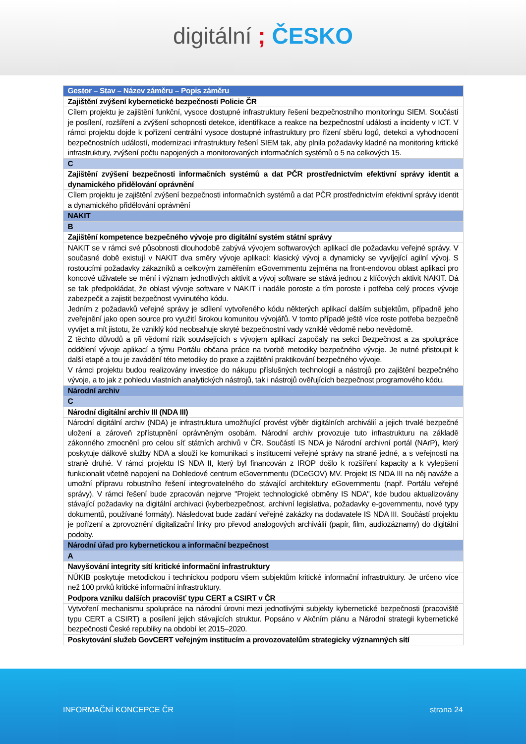digitální ; ČESKO
| Gestor – Stav – Název záměru – Popis záměru |
| --- |
| Zajištění zvýšení kybernetické bezpečnosti Policie ČR |
| Cílem projektu je zajištění funkční, vysoce dostupné infrastruktury řešení bezpečnostního monitoringu SIEM. Součástí je posílení, rozšíření a zvýšení schopnosti detekce, identifikace a reakce na bezpečnostní události a incidenty v ICT. V rámci projektu dojde k pořízení centrální vysoce dostupné infrastruktury pro řízení sběru logů, detekci a vyhodnocení bezpečnostních událostí, modernizaci infrastruktury řešení SIEM tak, aby plnila požadavky kladné na monitoring kritické infrastruktury, zvýšení počtu napojených a monitorovaných informačních systémů o 5 na celkových 15. |
| C |
| Zajištění zvýšení bezpečnosti informačních systémů a dat PČR prostřednictvím efektivní správy identit a dynamického přidělování oprávnění |
| Cílem projektu je zajištění zvýšení bezpečnosti informačních systémů a dat PČR prostřednictvím efektivní správy identit a dynamického přidělování oprávnění |
| NAKIT |
| B |
| Zajištění kompetence bezpečného vývoje pro digitální systém státní správy |
| NAKIT se v rámci své působnosti dlouhodobě zabývá vývojem softwarových aplikací dle požadavku veřejné správy. V současné době existují v NAKIT dva směry vývoje aplikací: klasický vývoj a dynamicky se vyvíjející agilní vývoj. S rostoucími požadavky zákazníků a celkovým zaměřením eGovernmentu zejména na front-endovou oblast aplikací pro koncové uživatele se mění i význam jednotlivých aktivit a vývoj software se stává jednou z klíčových aktivit NAKIT. Dá se tak předpokládat, že oblast vývoje software v NAKIT i nadále poroste a tím poroste i potřeba celý proces vývoje zabezpečit a zajistit bezpečnost vyvinutého kódu. Jedním z požadavků veřejné správy je sdílení vytvořeného kódu některých aplikací dalším subjektům, případně jeho zveřejnění jako open source pro využití širokou komunitou vývojářů. V tomto případě ještě více roste potřeba bezpečně vyvíjet a mít jistotu, že vzniklý kód neobsahuje skryté bezpečnostní vady vzniklé vědomě nebo nevědomě. Z těchto důvodů a při vědomí rizik souvisejících s vývojem aplikací započaly na sekci Bezpečnost a za spolupráce oddělení vývoje aplikací a týmu Portálu občana práce na tvorbě metodiky bezpečného vývoje. Je nutné přistoupit k další etapě a tou je zavádění této metodiky do praxe a zajištění praktikování bezpečného vývoje. V rámci projektu budou realizovány investice do nákupu příslušných technologií a nástrojů pro zajištění bezpečného vývoje, a to jak z pohledu vlastních analytických nástrojů, tak i nástrojů ověřujících bezpečnost programového kódu. |
| Národní archiv |
| C |
| Národní digitální archiv III (NDA III) |
| Národní digitální archiv (NDA) je infrastruktura umožňující provést výběr digitálních archiválií a jejich trvalé bezpečné uložení a zároveň zpřístupnění oprávněným osobám. Národní archiv provozuje tuto infrastrukturu na základě zákonného zmocnění pro celou síť státních archivů v ČR. Součástí IS NDA je Národní archivní portál (NArP), který poskytuje dálkově služby NDA a slouží ke komunikaci s institucemi veřejné správy na straně jedné, a s veřejností na straně druhé. V rámci projektu IS NDA II, který byl financován z IROP došlo k rozšíření kapacity a k vylepšení funkcionalit včetně napojení na Dohledové centrum eGovernmentu (DCeGOV) MV. Projekt IS NDA III na něj naváže a umožní přípravu robustního řešení integrovatelného do stávající architektury eGovernmentu (např. Portálu veřejné správy). V rámci řešení bude zpracován nejprve "Projekt technologické obměny IS NDA", kde budou aktualizovány stávající požadavky na digitální archivaci (kyberbezpečnost, archivní legislativa, požadavky e-governmentu, nové typy dokumentů, používané formáty). Následovat bude zadání veřejné zakázky na dodavatele IS NDA III. Součástí projektu je pořízení a zprovoznění digitalizační linky pro převod analogových archiválií (papír, film, audiozáznamy) do digitální podoby. |
| Národní úřad pro kybernetickou a informační bezpečnost |
| A |
| Navyšování integrity sítí kritické informační infrastruktury |
| NÚKIB poskytuje metodickou i technickou podporu všem subjektům kritické informační infrastruktury. Je určeno více než 100 prvků kritické informační infrastruktury. |
| Podpora vzniku dalších pracovišť typu CERT a CSIRT v ČR |
| Vytvoření mechanismu spolupráce na národní úrovni mezi jednotlivými subjekty kybernetické bezpečnosti (pracoviště typu CERT a CSIRT) a posílení jejich stávajících struktur. Popsáno v Akčním plánu a Národní strategii kybernetické bezpečnosti České republiky na období let 2015–2020. |
| Poskytování služeb GovCERT veřejným institucím a provozovatelům strategicky významných sítí |
INFORMAČNÍ KONCEPCE ČR strana 24